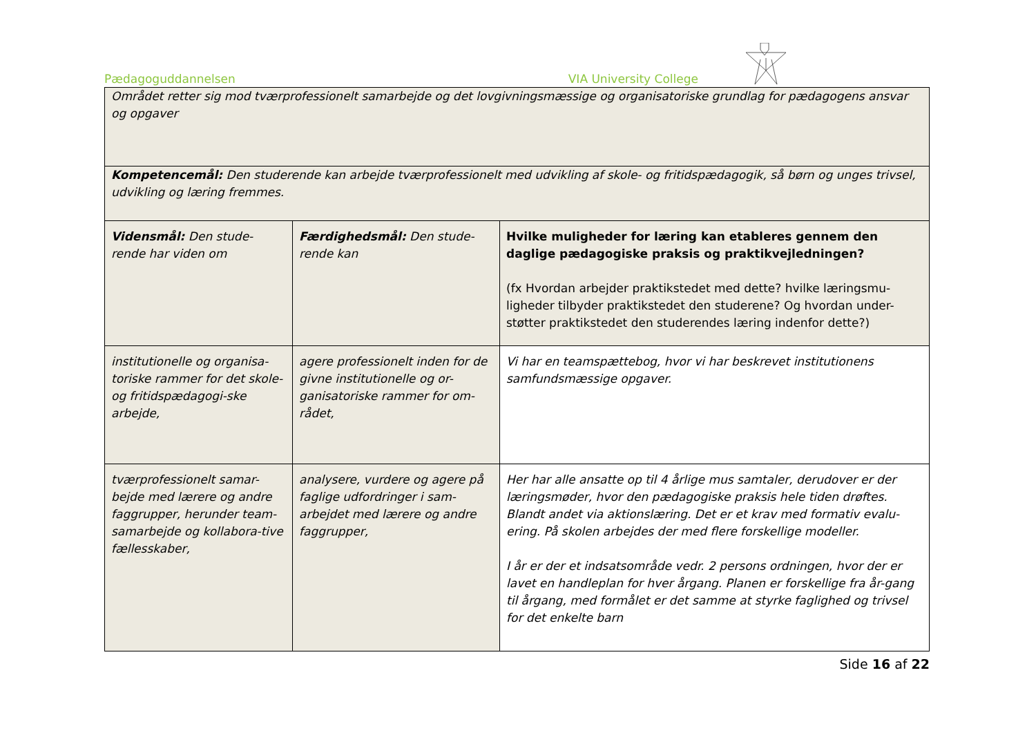Pædagoguddannelsen VIA University College
| Området retter sig mod tværprofessionelt samarbejde og det lovgivningsmæssige og organisatoriske grundlag for pædagogens ansvar og opgaver | | |
| Kompetencemål: Den studerende kan arbejde tværprofessionelt med udvikling af skole- og fritidspædagogik, så børn og unges trivsel, udvikling og læring fremmes. | | |
| Vidensmål: Den stude-rende har viden om | Færdighedsmål: Den stude-rende kan | Hvilke muligheder for læring kan etableres gennem den daglige pædagogiske praksis og praktikvejledningen? (fx Hvordan arbejder praktikstedet med dette? hvilke læringsmu-ligheder tilbyder praktikstedet den studerene? Og hvordan under-støtter praktikstedet den studerendes læring indenfor dette?) |
| institutionelle og organisa-toriske rammer for det skole- og fritidspædagogi-ske arbejde, | agere professionelt inden for de givne institutionelle og or-ganisatoriske rammer for om-rådet, | Vi har en teamspættebog, hvor vi har beskrevet institutionens samfundsmæssige opgaver. |
| tværprofessionelt samar-bejde med lærere og andre faggrupper, herunder team-samarbejde og kollabora-tive fællesskaber, | analysere, vurdere og agere på faglige udfordringer i sam-arbejdet med lærere og andre faggrupper, | Her har alle ansatte op til 4 årlige mus samtaler, derudover er der læringsmøder, hvor den pædagogiske praksis hele tiden drøftes. Blandt andet via aktionslæring. Det er et krav med formativ evalu-ering. På skolen arbejdes der med flere forskellige modeller. I år er der et indsatsområde vedr. 2 persons ordningen, hvor der er lavet en handleplan for hver årgang. Planen er forskellige fra år-gang til årgang, med formålet er det samme at styrke faglighed og trivsel for det enkelte barn |
Side 16 af 22